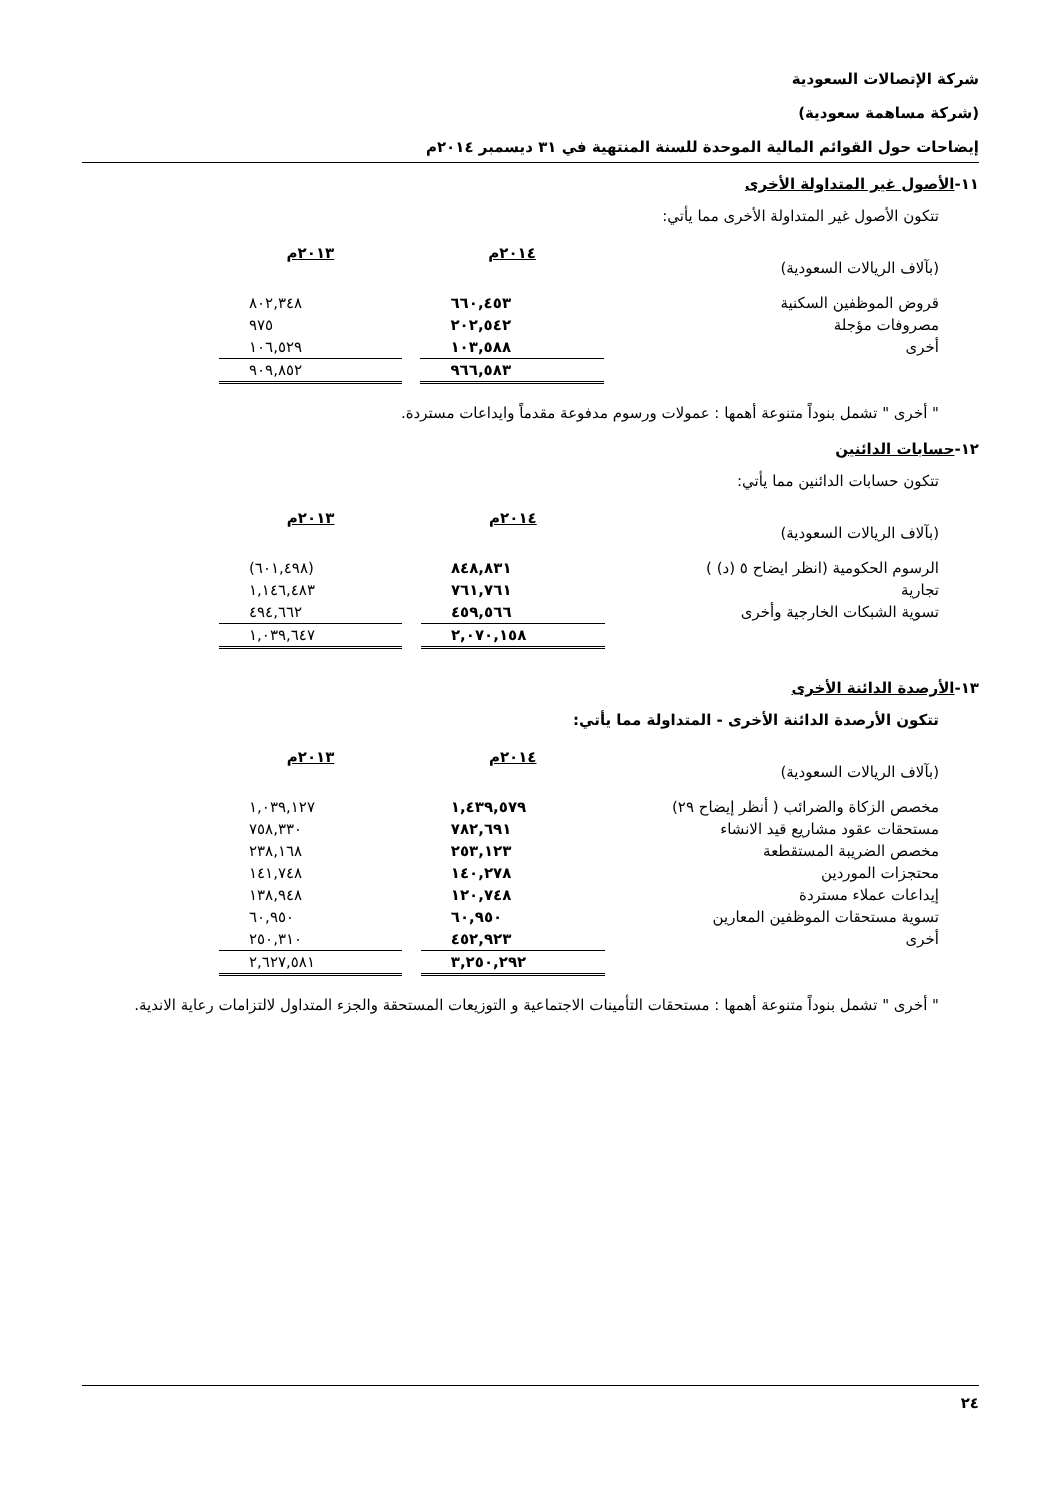شركة الإتصالات السعودية
(شركة مساهمة سعودية)
إيضاحات حول القوائم المالية الموحدة للسنة المنتهية في ٣١ ديسمبر ٢٠١٤م
١١-الأصول غير المتداولة الأخرى
تتكون الأصول غير المتداولة الأخرى مما يأتي:
| (بآلاف الريالات السعودية) | ٢٠١٤م | | ٢٠١٣م |
| قروض الموظفين السكنية | ٦٦٠,٤٥٣ | | ٨٠٢,٣٤٨ |
| مصروفات مؤجلة | ٢٠٢,٥٤٢ | | ٩٧٥ |
| أخرى | ١٠٣,٥٨٨ | | ١٠٦,٥٢٩ |
| | ٩٦٦,٥٨٣ | | ٩٠٩,٨٥٢ |
" أخرى " تشمل بنوداً متنوعة أهمها : عمولات ورسوم مدفوعة مقدماً وايداعات مستردة.
١٢-حسابات الدائنين
تتكون حسابات الدائنين مما يأتي:
| (بآلاف الريالات السعودية) | ٢٠١٤م | | ٢٠١٣م |
| الرسوم الحكومية (انظر ايضاح ٥ (د) ) | ٨٤٨,٨٣١ | | (٦٠١,٤٩٨) |
| تجارية | ٧٦١,٧٦١ | | ١,١٤٦,٤٨٣ |
| تسوية الشبكات الخارجية وأخرى | ٤٥٩,٥٦٦ | | ٤٩٤,٦٦٢ |
| | ٢,٠٧٠,١٥٨ | | ١,٠٣٩,٦٤٧ |
١٣-الأرصدة الدائنة الأخرى
تتكون الأرصدة الدائنة الأخرى - المتداولة مما يأتي:
| (بآلاف الريالات السعودية) | ٢٠١٤م | | ٢٠١٣م |
| مخصص الزكاة والضرائب ( أنظر إيضاح ٢٩) | ١,٤٣٩,٥٧٩ | | ١,٠٣٩,١٢٧ |
| مستحقات عقود مشاريع قيد الانشاء | ٧٨٢,٦٩١ | | ٧٥٨,٣٣٠ |
| مخصص الضريبة المستقطعة | ٢٥٣,١٢٣ | | ٢٣٨,١٦٨ |
| محتجزات الموردين | ١٤٠,٢٧٨ | | ١٤١,٧٤٨ |
| إيداعات عملاء مستردة | ١٢٠,٧٤٨ | | ١٣٨,٩٤٨ |
| تسوية مستحقات الموظفين المعارين | ٦٠,٩٥٠ | | ٦٠,٩٥٠ |
| أخرى | ٤٥٢,٩٢٣ | | ٢٥٠,٣١٠ |
| | ٣,٢٥٠,٢٩٢ | | ٢,٦٢٧,٥٨١ |
" أخرى " تشمل بنوداً متنوعة أهمها : مستحقات التأمينات الاجتماعية و التوزيعات المستحقة والجزء المتداول لالتزامات رعاية الاندية.
٢٤